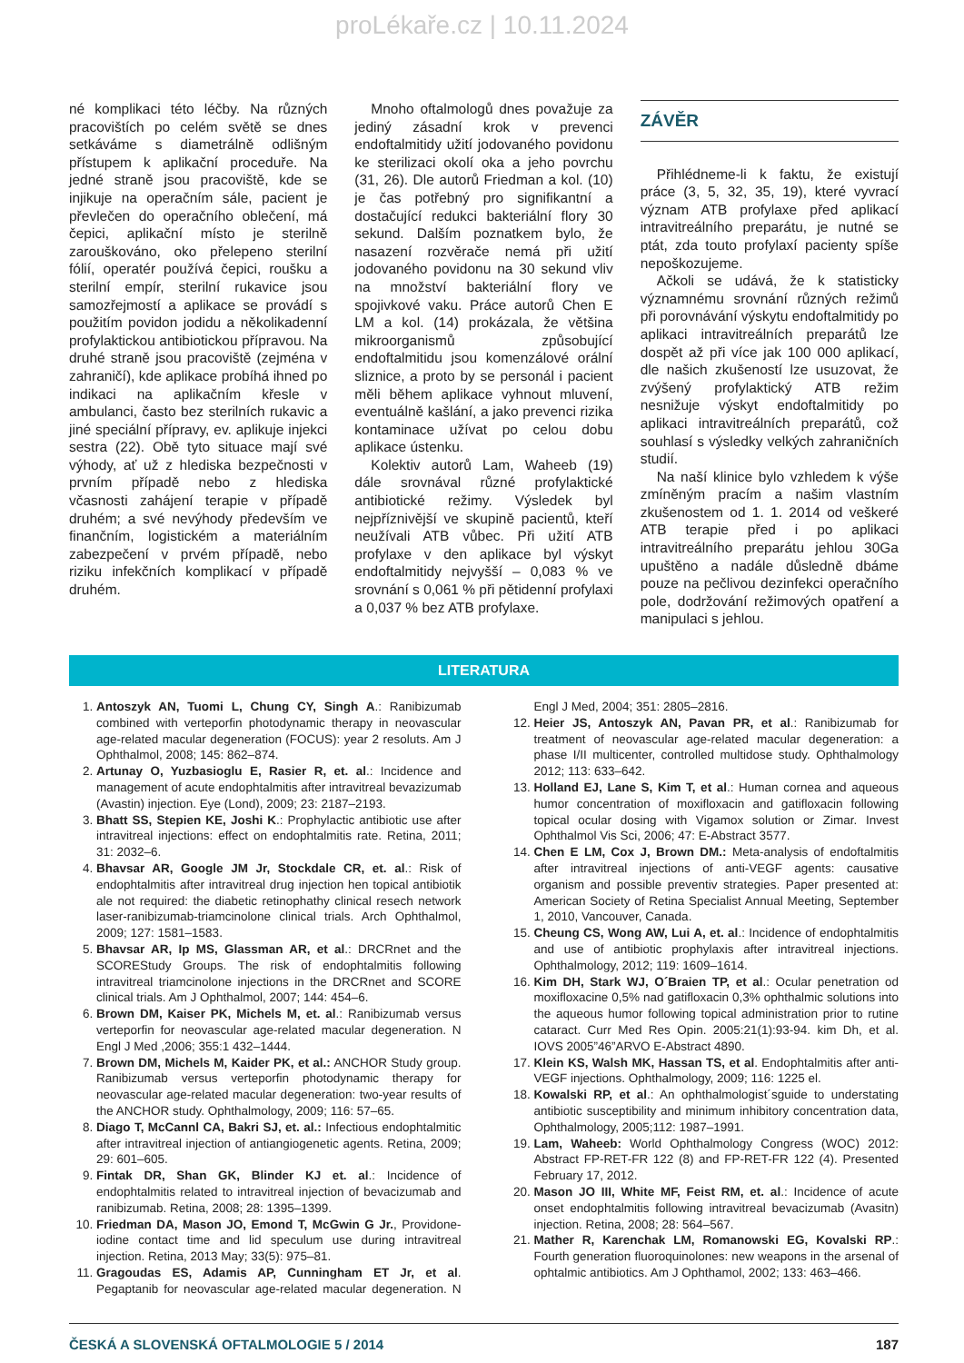proLékaře.cz | 10.11.2024
né komplikaci této léčby. Na různých pracovištích po celém světě se dnes setkáváme s diametrálně odlišným přístupem k aplikační proceduře. Na jedné straně jsou pracoviště, kde se injikuje na operačním sále, pacient je převlečen do operačního oblečení, má čepici, aplikační místo je sterilně zarouškováno, oko přelepeno sterilní fólií, operatér používá čepici, roušku a sterilní empír, sterilní rukavice jsou samozřejmostí a aplikace se provádí s použitím povidon jodidu a několikadenní profylaktickou antibiotickou přípravou. Na druhé straně jsou pracoviště (zejména v zahraničí), kde aplikace probíhá ihned po indikaci na aplikačním křesle v ambulanci, často bez sterilních rukavic a jiné speciální přípravy, ev. aplikuje injekci sestra (22). Obě tyto situace mají své výhody, ať už z hlediska bezpečnosti v prvním případě nebo z hlediska včasnosti zahájení terapie v případě druhém; a své nevýhody především ve finančním, logistickém a materiálním zabezpečení v prvém případě, nebo riziku infekčních komplikací v případě druhém.
Mnoho oftalmologů dnes považuje za jediný zásadní krok v prevenci endoftalmitidy užití jodovaného povidonu ke sterilizaci okolí oka a jeho povrchu (31, 26). Dle autorů Friedman a kol. (10) je čas potřebný pro signifikantní a dostačující redukci bakteriální flory 30 sekund. Dalším poznatkem bylo, že nasazení rozvěrače nemá při užití jodovaného povidonu na 30 sekund vliv na množství bakteriální flory ve spojivkové vaku. Práce autorů Chen E LM a kol. (14) prokázala, že většina mikroorganismů způsobující endoftalmitidu jsou komenzálové orální sliznice, a proto by se personál i pacient měli během aplikace vyhnout mluvení, eventuálně kašlání, a jako prevenci rizika kontaminace užívat po celou dobu aplikace ústenku.
Kolektiv autorů Lam, Waheeb (19) dále srovnával různé profylaktické antibiotické režimy. Výsledek byl nejpříznivější ve skupině pacientů, kteří neužívali ATB vůbec. Při užití ATB profylaxe v den aplikace byl výskyt endoftalmitidy nejvyšší – 0,083 % ve srovnání s 0,061 % při pětidenní profylaxi a 0,037 % bez ATB profylaxe.
ZÁVĚR
Přihlédneme-li k faktu, že existují práce (3, 5, 32, 35, 19), které vyvrací význam ATB profylaxe před aplikací intravitreálního preparátu, je nutné se ptát, zda touto profylaxí pacienty spíše nepoškozujeme.
Ačkoli se udává, že k statisticky významnému srovnání různých režimů při porovnávání výskytu endoftalmitidy po aplikaci intravitreálních preparátů lze dospět až při více jak 100 000 aplikací, dle našich zkušeností lze usuzovat, že zvýšený profylaktický ATB režim nesnižuje výskyt endoftalmitidy po aplikaci intravitreálních preparátů, což souhlasí s výsledky velkých zahraničních studií.
Na naší klinice bylo vzhledem k výše zmíněným pracím a našim vlastním zkušenostem od 1. 1. 2014 od veškeré ATB terapie před i po aplikaci intravitreálního preparátu jehlou 30Ga upuštěno a nadále důsledně dbáme pouze na pečlivou dezinfekci operačního pole, dodržování režimových opatření a manipulaci s jehlou.
LITERATURA
1. Antoszyk AN, Tuomi L, Chung CY, Singh A.: Ranibizumab combined with verteporfin photodynamic therapy in neovascular age-related macular degeneration (FOCUS): year 2 resoluts. Am J Ophthalmol, 2008; 145: 862–874.
2. Artunay O, Yuzbasioglu E, Rasier R, et. al.: Incidence and management of acute endophtalmitis after intravitreal bevazizumab (Avastin) injection. Eye (Lond), 2009; 23: 2187–2193.
3. Bhatt SS, Stepien KE, Joshi K.: Prophylactic antibiotic use after intravitreal injections: effect on endophtalmitis rate. Retina, 2011; 31: 2032–6.
4. Bhavsar AR, Google JM Jr, Stockdale CR, et. al.: Risk of endophtalmitis after intravitreal drug injection hen topical antibiotik ale not required: the diabetic retinophathy clinical resech network laser-ranibizumab-triamcinolone clinical trials. Arch Ophthalmol, 2009; 127: 1581–1583.
5. Bhavsar AR, Ip MS, Glassman AR, et al.: DRCRnet and the SCOREStudy Groups. The risk of endophtalmitis following intravitreal triamcinolone injections in the DRCRnet and SCORE clinical trials. Am J Ophthalmol, 2007; 144: 454–6.
6. Brown DM, Kaiser PK, Michels M, et. al.: Ranibizumab versus verteporfin for neovascular age-related macular degeneration. N Engl J Med ,2006; 355:1 432–1444.
7. Brown DM, Michels M, Kaider PK, et al.: ANCHOR Study group. Ranibizumab versus verteporfin photodynamic therapy for neovascular age-related macular degeneration: two-year results of the ANCHOR study. Ophthalmology, 2009; 116: 57–65.
8. Diago T, McCannl CA, Bakri SJ, et. al.: Infectious endophtalmitic after intravitreal injection of antiangiogenetic agents. Retina, 2009; 29: 601–605.
9. Fintak DR, Shan GK, Blinder KJ et. al.: Incidence of endophtalmitis related to intravitreal injection of bevacizumab and ranibizumab. Retina, 2008; 28: 1395–1399.
10. Friedman DA, Mason JO, Emond T, McGwin G Jr., Providone-iodine contact time and lid speculum use during intravitreal injection. Retina, 2013 May; 33(5): 975–81.
11. Gragoudas ES, Adamis AP, Cunningham ET Jr, et al. Pegaptanib for neovascular age-related macular degeneration. N Engl J Med, 2004; 351: 2805–2816.
12. Heier JS, Antoszyk AN, Pavan PR, et al.: Ranibizumab for treatment of neovascular age-related macular degeneration: a phase I/II multicenter, controlled multidose study. Ophthalmology 2012; 113: 633–642.
13. Holland EJ, Lane S, Kim T, et al.: Human cornea and aqueous humor concentration of moxifloxacin and gatifloxacin following topical ocular dosing with Vigamox solution or Zimar. Invest Ophthalmol Vis Sci, 2006; 47: E-Abstract 3577.
14. Chen E LM, Cox J, Brown DM.: Meta-analysis of endoftalmitis after intravitreal injections of anti-VEGF agents: causative organism and possible preventiv strategies. Paper presented at: American Society of Retina Specialist Annual Meeting, September 1, 2010, Vancouver, Canada.
15. Cheung CS, Wong AW, Lui A, et. al.: Incidence of endophtalmitis and use of antibiotic prophylaxis after intravitreal injections. Ophthalmology, 2012; 119: 1609–1614.
16. Kim DH, Stark WJ, O´Braien TP, et al.: Ocular penetration od moxifloxacine 0,5% nad gatifloxacin 0,3% ophthalmic solutions into the aqueous humor following topical administration prior to rutine cataract. Curr Med Res Opin. 2005:21(1):93-94. kim Dh, et al. IOVS 2005”46”ARVO E-Abstract 4890.
17. Klein KS, Walsh MK, Hassan TS, et al. Endophtalmitis after anti-VEGF injections. Ophthalmology, 2009; 116: 1225 el.
18. Kowalski RP, et al.: An ophthalmologist´sguide to understating antibiotic susceptibility and minimum inhibitory concentration data, Ophthalmology, 2005;112: 1987–1991.
19. Lam, Waheeb: World Ophthalmology Congress (WOC) 2012: Abstract FP-RET-FR 122 (8) and FP-RET-FR 122 (4). Presented February 17, 2012.
20. Mason JO III, White MF, Feist RM, et. al.: Incidence of acute onset endophtalmitis following intravitreal bevacizumab (Avasitn) injection. Retina, 2008; 28: 564–567.
21. Mather R, Karenchak LM, Romanowski EG, Kovalski RP.: Fourth generation fluoroquinolones: new weapons in the arsenal of ophtalmic antibiotics. Am J Ophthamol, 2002; 133: 463–466.
ČESKÁ A SLOVENSKÁ OFTALMOLOGIE 5 / 2014 187